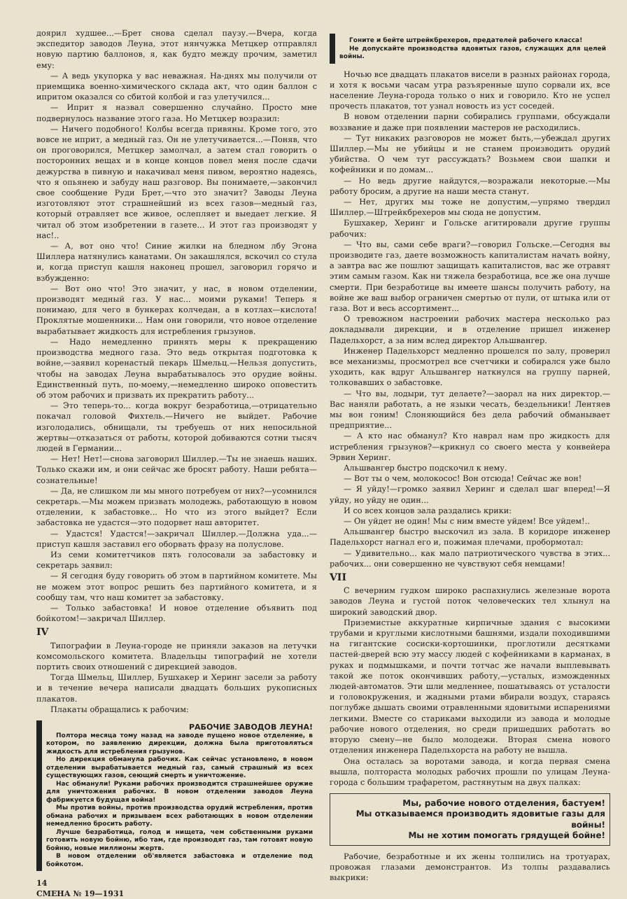доярил худшее...—Брет снова сделал паузу.—Вчера, когда экспедитор заводов Леуна, этот нянчужка Метцкер отправлял новую партию баллонов, я, как будто между прочим, заметил ему:
— А ведь укупорка у вас неважная. На-днях мы получили от приемщика военно-химического склада акт, что один баллон с ипритом оказался со сбитой колбой и газ улетучился...
— Иприт я назвал совершенно случайно. Просто мне подвернулось название этого газа. Но Метцкер возразил:
— Ничего подобного! Колбы всегда привяны. Кроме того, это вовсе не иприт, а медный газ. Он не улетучивается...—Поняв, что он проговорился, Метцкер замолчал, а затем стал говорить о посторонних вещах и в конце концов повел меня после сдачи дежурства в пивную и накачивал меня пивом, вероятно надеясь, что я опьянею и забуду наш разговор. Вы понимаете,—закончил свое сообщение Руди Брет,—что это значит? Заводы Леуна изготовляют этот страшнейший из всех газов—медный газ, который отравляет все живое, ослепляет и выедает легкие. Я читал об этом изобретении в газете... И этот газ производят у нас!..
— А, вот оно что! Синие жилки на бледном лбу Эгона Шиллера натянулись канатами. Он закашлялся, вскочил со стула и, когда приступ кашля наконец прошел, заговорил горячо и взбужденно:
— Вот оно что! Это значит, у нас, в новом отделении, производят медный газ. У нас... моими руками! Теперь я понимаю, для чего в бункерах колчедан, а в котлах—кислота! Проклятые мошенники... Нам они говорили, что новое отделение вырабатывает жидкость для истребления грызунов.
— Надо немедленно принять меры к прекращению производства медного газа. Это ведь открытая подготовка к войне,—заявил коренастый пекарь Шмельц.—Нельзя допустить, чтобы на заводах Леуна вырабатывалось это орудие войны. Единственный путь, по-моему,—немедленно широко оповестить об этом рабочих и призвать их прекратить работу...
— Это теперь-то... когда вокруг безработица,—отрицательно покачал головой Фихтель.—Ничего не выйдет. Рабочие изголодались, обнищали, ты требуешь от них непосильной жертвы—отказаться от работы, которой добиваются сотни тысяч людей в Германии...
— Нет! Нет!—снова заговорил Шиллер.—Ты не знаешь наших. Только скажи им, и они сейчас же бросят работу. Наши ребята—сознательные!
— Да, не слишком ли мы много потребуем от них?—усомнился секретарь.—Мы можем призвать молодежь, работающую в новом отделении, к забастовке... Но что из этого выйдет? Если забастовка не удастся—это подорвет наш авторитет.
— Удастся! Удастся!—закричал Шиллер.—Должна уда...—приступ кашля заставил его оборвать фразу на полуслове.
Из семи комитетчиков пять голосовали за забастовку и секретарь заявил:
— Я сегодня буду говорить об этом в партийном комитете. Мы не можем этот вопрос решить без партийного комитета, и я сообщу там, что наш комитет за забастовку.
— Только забастовка! И новое отделение объявить под бойкотом!—закричал Шиллер.
IV
Типографии в Леуна-городе не приняли заказов на летучки комсомольского комитета. Владельцы типографий не хотели портить своих отношений с дирекцией заводов.
Тогда Шмельц, Шиллер, Бушхакер и Херинг засели за работу и в течение вечера написали двадцать больших рукописных плакатов.
Плакаты обращались к рабочим:
РАБОЧИЕ ЗАВОДОВ ЛЕУНА!
Полтора месяца тому назад на заводе пущено новое отделение, в котором, по заявлению дирекции, должна была приготовляться жидкость для истребления грызунов.
Но дирекция обманула рабочих. Как сейчас установлено, в новом отделении вырабатывается медный газ, самый страшный из всех существующих газов, сеющий смерть и уничтожение.
Нас обманули! Руками рабочих производится страшнейшее оружие для уничтожения рабочих. В новом отделении заводов Леуна фабрикуется будущая война!
Мы против войны, против производства орудий истребления, против обмана рабочих и призываем всех работающих в новом отделении немедленно бросить работу.
Лучше безработица, голод и нищета, чем собственными руками готовить новую бойню, ибо там, где производят газ, там готовят новую бойню, новые миллионы жертв.
В новом отделении об'является забастовка и отделение под бойкотом.
14
СМЕНА № 19—1931
Гоните и бейте штрейкбрехеров, предателей рабочего класса!
Не допускайте производства ядовитых газов, служащих для целей войны.
Ночью все двадцать плакатов висели в разных районах города, и хотя к восьми часам утра разъяренные шупо сорвали их, все население Леуна-города только о них и говорило. Кто не успел прочесть плакатов, тот узнал новость из уст соседей.
В новом отделении парни собирались группами, обсуждали воззвание и даже при появлении мастеров не расходились.
— Тут никаких разговоров не может быть,—убеждал других Шиллер.—Мы не убийцы и не станем производить орудий убийства. О чем тут рассуждать? Возьмем свои шапки и кофейники и по домам...
— Но ведь другие найдутся,—возражали некоторые.—Мы работу бросим, а другие на наши места станут.
— Нет, других мы тоже не допустим,—упрямо твердил Шиллер.—Штрейкбрехеров мы сюда не допустим.
Бушхакер, Херинг и Гольске агитировали другие группы рабочих:
— Что вы, сами себе враги?—говорил Гольске.—Сегодня вы производите газ, даете возможность капиталистам начать войну, а завтра вас же пошлют защищать капиталистов, вас же отравят этим самым газом. Как ни тяжела безработица, все же она лучше смерти. При безработице вы имеете шансы получить работу, на войне же ваш выбор ограничен смертью от пули, от штыка или от газа. Вот и весь ассортимент...
О тревожном настроении рабочих мастера несколько раз докладывали дирекции, и в отделение пришел инженер Падельхорст, а за ним вслед директор Альшвангер.
Инженер Падельхорст медленно прошелся по залу, проверил все механизмы, просмотрел все счетчики и собирался уже было уходить, как вдруг Альшвангер наткнулся на группу парней, толковавших о забастовке.
— Что вы, лодыри, тут делаете?—заорал на них директор.—Вас наняли работать, а не языки чесать, бездельники! Лентяев мы вон гоним! Слоняющийся без дела рабочий обманывает предприятие...
— А кто нас обманул? Кто наврал нам про жидкость для истребления грызунов?—крикнул со своего места у конвейера Эрвин Херинг.
Альшвангер быстро подскочил к нему.
— Вот ты о чем, молокосос! Вон отсюда! Сейчас же вон!
— Я уйду!—громко заявил Херинг и сделал шаг вперед!—Я уйду, но уйду не один...
И со всех концов зала раздались крики:
— Он уйдет не один! Мы с ним вместе уйдем! Все уйдем!..
Альшвангер быстро выскочил из зала. В коридоре инженер Падельхорст нагнал его и, пожимая плечами, пробормотал:
— Удивительно... как мало патриотического чувства в этих... рабочих... они совершенно не чувствуют себя немцами!
VII
С вечерним гудком широко распахнулись железные ворота заводов Леуна и густой поток человеческих тел хлынул на широкий заводский двор.
Приземистые аккуратные кирпичные здания с высокими трубами и круглыми кислотными башнями, издали походившими на гигантские сосиски-кортошинки, проглотили десятками пастей-дверей всю эту массу людей с кофейниками в карманах, в руках и подмышками, и почти тотчас же начали выплевывать такой же поток окончивших работу,—усталых, изможденных людей-автоматов. Эти шли медленнее, пошатываясь от усталости и головокружения, и жадными ртами вбирали воздух, стараясь поглубже дышать своими отравленными ядовитыми испарениями легкими. Вместе со стариками выходили из завода и молодые рабочие нового отделения, но среди пришедших работать во вторую смену—не было молодежи. Вторая смена нового отделения инженера Падельхорста на работу не вышла.
Она осталась за воротами завода, и когда первая смена вышла, полтораста молодых рабочих прошли по улицам Леуна-города с большим трафаретом, растянутым на двух палках:
Мы, рабочие нового отделения, бастуем!
Мы отказываемся производить ядовитые газы для войны!
Мы не хотим помогать грядущей бойне!
Рабочие, безработные и их жены толпились на тротуарах, провожая глазами демонстрантов. Из толпы раздавались выкрики: